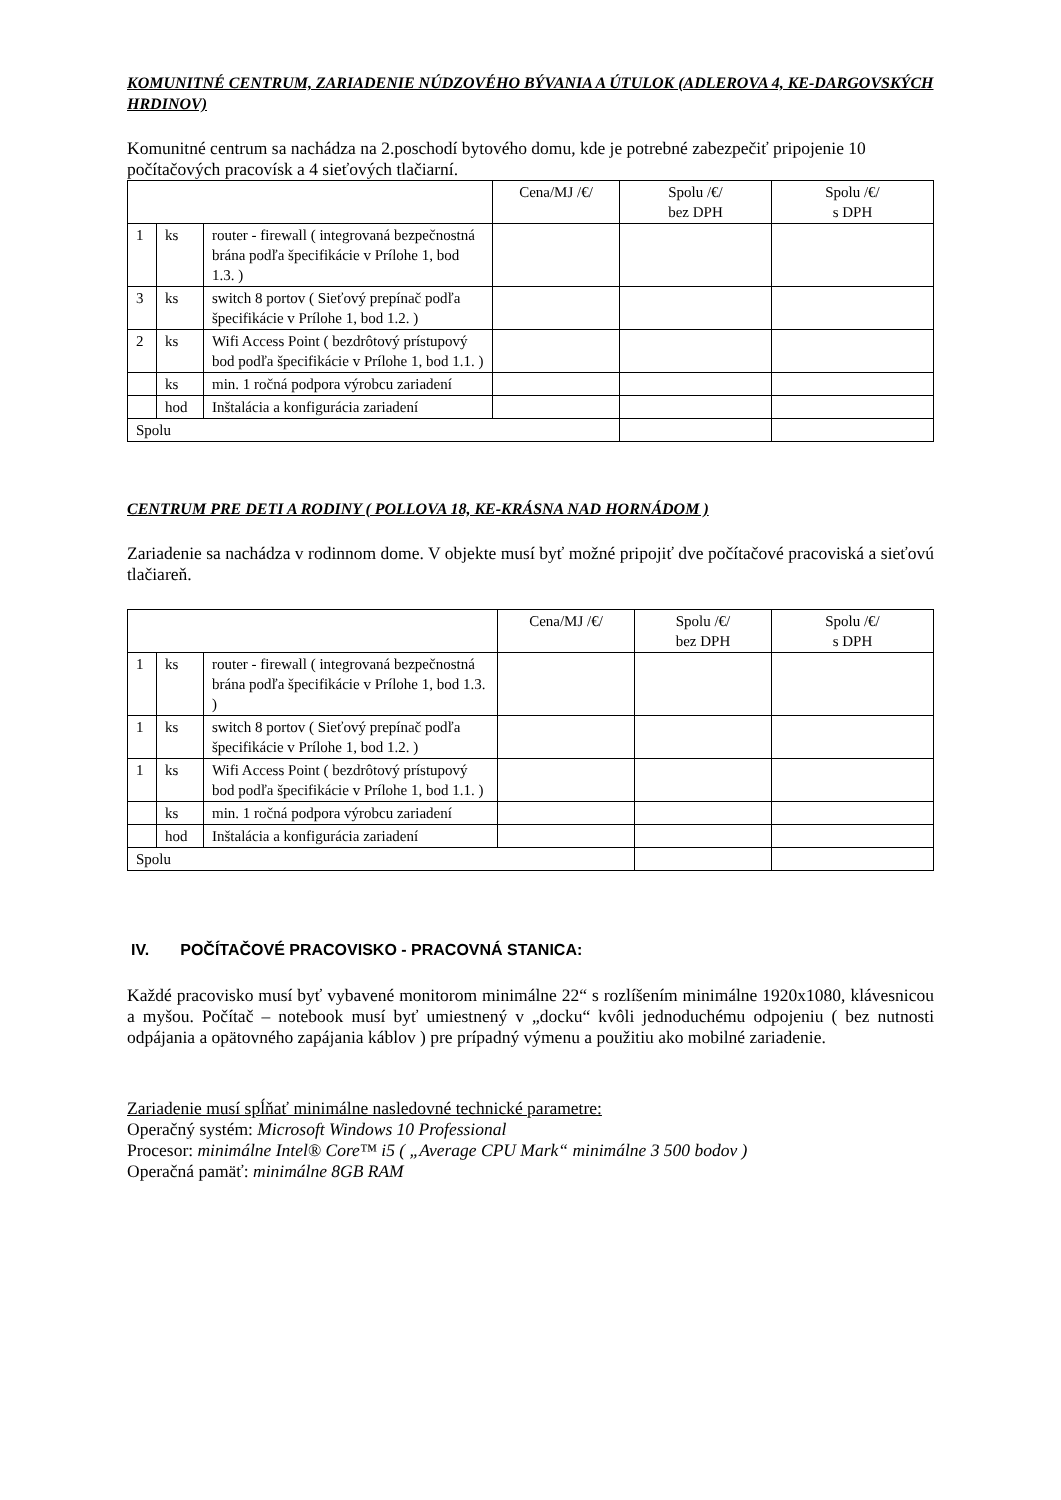KOMUNITNÉ CENTRUM, ZARIADENIE NÚDZOVÉHO BÝVANIA A ÚTULOK (ADLEROVA 4, KE-DARGOVSKÝCH HRDINOV)
Komunitné centrum sa nachádza na 2.poschodí bytového domu, kde je potrebné zabezpečiť pripojenie 10 počítačových pracovísk a 4 sieťových tlačiarní.
| | | | Cena/MJ /€/ | Spolu /€/ bez DPH | Spolu /€/ s DPH |
| --- | --- | --- | --- | --- | --- |
| 1 | ks | router - firewall ( integrovaná bezpečnostná brána podľa špecifikácie v Prílohe 1, bod 1.3. ) | | | |
| 3 | ks | switch 8 portov ( Sieťový prepínač podľa špecifikácie v Prílohe 1, bod 1.2. ) | | | |
| 2 | ks | Wifi Access Point ( bezdrôtový prístupový bod podľa špecifikácie v Prílohe 1, bod 1.1. ) | | | |
| | ks | min. 1 ročná podpora výrobcu zariadení | | | |
| | hod | Inštalácia a konfigurácia zariadení | | | |
| Spolu | | | | | |
CENTRUM PRE DETI A RODINY ( POLLOVA 18, KE-KRÁSNA NAD HORNÁDOM )
Zariadenie sa nachádza v rodinnom dome. V objekte musí byť možné pripojiť dve počítačové pracoviská a sieťovú tlačiareň.
| | | | Cena/MJ /€/ | Spolu /€/ bez DPH | Spolu /€/ s DPH |
| --- | --- | --- | --- | --- | --- |
| 1 | ks | router - firewall ( integrovaná bezpečnostná brána podľa špecifikácie v Prílohe 1, bod 1.3. ) | | | |
| 1 | ks | switch 8 portov ( Sieťový prepínač podľa špecifikácie v Prílohe 1, bod 1.2. ) | | | |
| 1 | ks | Wifi Access Point ( bezdrôtový prístupový bod podľa špecifikácie v Prílohe 1, bod 1.1. ) | | | |
| | ks | min. 1 ročná podpora výrobcu zariadení | | | |
| | hod | Inštalácia a konfigurácia zariadení | | | |
| Spolu | | | | | |
IV. POČÍTAČOVÉ PRACOVISKO - PRACOVNÁ STANICA:
Každé pracovisko musí byť vybavené monitorom minimálne 22“ s rozlíšením minimálne 1920x1080, klávesnicou a myšou. Počítač – notebook musí byť umiestnený v „docku“ kvôli jednoduchému odpojeniu ( bez nutnosti odpájania a opätovného zapájania káblov ) pre prípadný výmenu a použitiu ako mobilné zariadenie.
Zariadenie musí spĺňať minimálne nasledovné technické parametre:
Operačný systém: Microsoft Windows 10 Professional
Procesor: minimálne Intel® Core™ i5 ( „Average CPU Mark“ minimálne 3 500 bodov )
Operačná pamäť: minimálne 8GB RAM